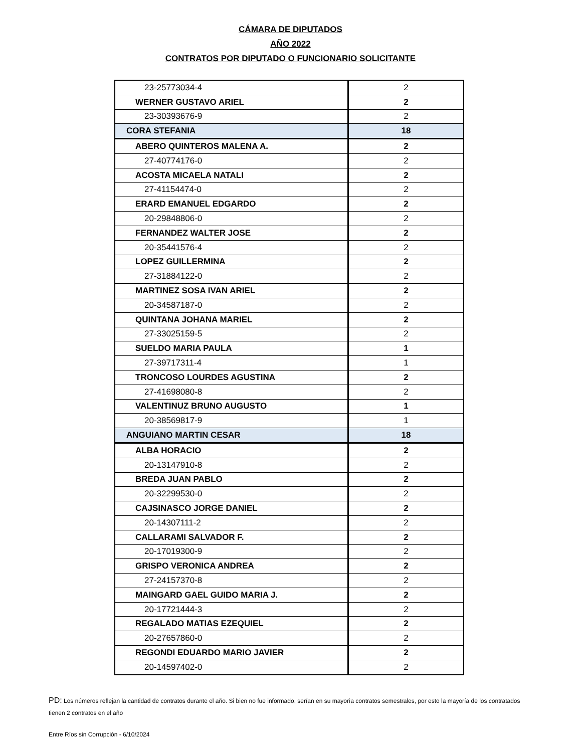CÁMARA DE DIPUTADOS
AÑO 2022
CONTRATOS POR DIPUTADO O FUNCIONARIO SOLICITANTE
| 23-25773034-4 | 2 |
| WERNER GUSTAVO ARIEL | 2 |
| 23-30393676-9 | 2 |
| CORA STEFANIA | 18 |
| ABERO QUINTEROS MALENA A. | 2 |
| 27-40774176-0 | 2 |
| ACOSTA MICAELA NATALI | 2 |
| 27-41154474-0 | 2 |
| ERARD EMANUEL EDGARDO | 2 |
| 20-29848806-0 | 2 |
| FERNANDEZ WALTER JOSE | 2 |
| 20-35441576-4 | 2 |
| LOPEZ GUILLERMINA | 2 |
| 27-31884122-0 | 2 |
| MARTINEZ SOSA IVAN ARIEL | 2 |
| 20-34587187-0 | 2 |
| QUINTANA JOHANA MARIEL | 2 |
| 27-33025159-5 | 2 |
| SUELDO MARIA PAULA | 1 |
| 27-39717311-4 | 1 |
| TRONCOSO LOURDES AGUSTINA | 2 |
| 27-41698080-8 | 2 |
| VALENTINUZ BRUNO AUGUSTO | 1 |
| 20-38569817-9 | 1 |
| ANGUIANO MARTIN CESAR | 18 |
| ALBA HORACIO | 2 |
| 20-13147910-8 | 2 |
| BREDA JUAN PABLO | 2 |
| 20-32299530-0 | 2 |
| CAJSINASCO JORGE DANIEL | 2 |
| 20-14307111-2 | 2 |
| CALLARAMI SALVADOR F. | 2 |
| 20-17019300-9 | 2 |
| GRISPO VERONICA ANDREA | 2 |
| 27-24157370-8 | 2 |
| MAINGARD GAEL GUIDO MARIA J. | 2 |
| 20-17721444-3 | 2 |
| REGALADO MATIAS EZEQUIEL | 2 |
| 20-27657860-0 | 2 |
| REGONDI EDUARDO MARIO JAVIER | 2 |
| 20-14597402-0 | 2 |
PD: Los números reflejan la cantidad de contratos durante el año. Si bien no fue informado, serían en su mayorìa contratos semestrales, por esto la mayoría de los contratados tienen 2 contratos en el año
Entre Ríos sin Corrupción - 6/10/2024